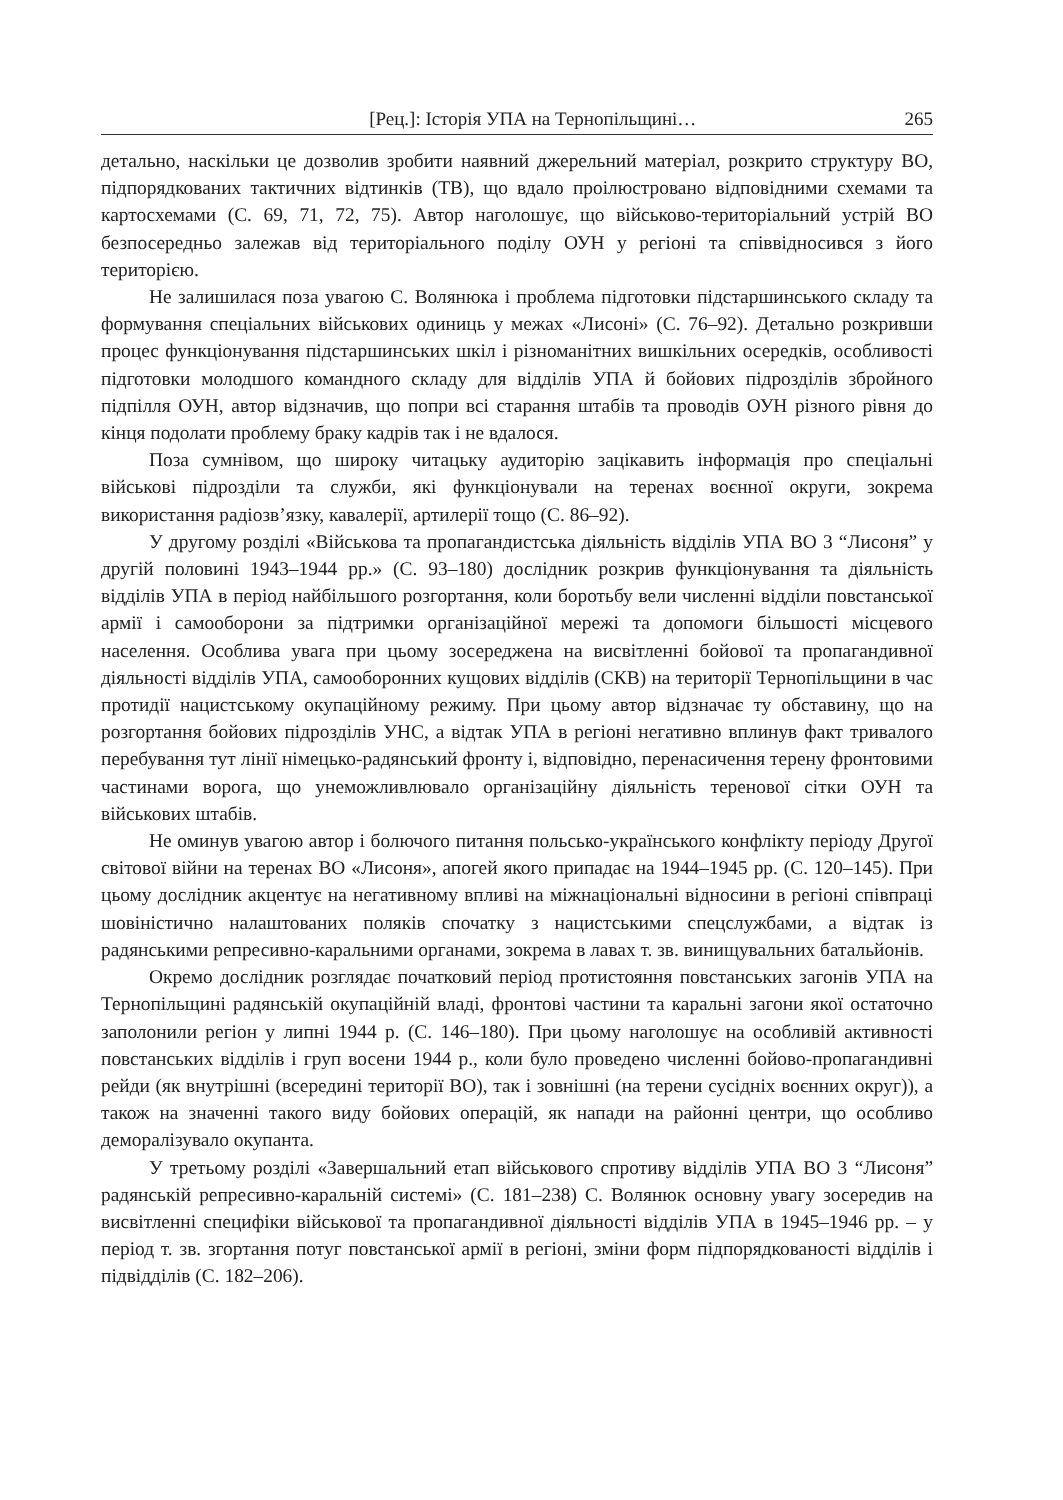[Рец.]: Історія УПА на Тернопільщині… 265
детально, наскільки це дозволив зробити наявний джерельний матеріал, розкрито структуру ВО, підпорядкованих тактичних відтинків (ТВ), що вдало проілюстровано відповідними схемами та картосхемами (С. 69, 71, 72, 75). Автор наголошує, що військово-територіальний устрій ВО безпосередньо залежав від територіального поділу ОУН у регіоні та співвідносився з його територією.
Не залишилася поза увагою С. Волянюка і проблема підготовки підстаршинського складу та формування спеціальних військових одиниць у межах «Лисоні» (С. 76–92). Детально розкривши процес функціонування підстаршинських шкіл і різноманітних вишкільних осередків, особливості підготовки молодшого командного складу для відділів УПА й бойових підрозділів збройного підпілля ОУН, автор відзначив, що попри всі старання штабів та проводів ОУН різного рівня до кінця подолати проблему браку кадрів так і не вдалося.
Поза сумнівом, що широку читацьку аудиторію зацікавить інформація про спеціальні військові підрозділи та служби, які функціонували на теренах воєнної округи, зокрема використання радіозв’язку, кавалерії, артилерії тощо (С. 86–92).
У другому розділі «Військова та пропагандистська діяльність відділів УПА ВО 3 “Лисоня” у другій половині 1943–1944 рр.» (С. 93–180) дослідник розкрив функціонування та діяльність відділів УПА в період найбільшого розгортання, коли боротьбу вели численні відділи повстанської армії і самооборони за підтримки організаційної мережі та допомоги більшості місцевого населення. Особлива увага при цьому зосереджена на висвітленні бойової та пропагандивної діяльності відділів УПА, самооборонних кущових відділів (СКВ) на території Тернопільщини в час протидії нацистському окупаційному режиму. При цьому автор відзначає ту обставину, що на розгортання бойових підрозділів УНС, а відтак УПА в регіоні негативно вплинув факт тривалого перебування тут лінії німецько-радянський фронту і, відповідно, перенасичення терену фронтовими частинами ворога, що унеможливлювало організаційну діяльність теренової сітки ОУН та військових штабів.
Не оминув увагою автор і болючого питання польсько-українського конфлікту періоду Другої світової війни на теренах ВО «Лисоня», апогей якого припадає на 1944–1945 рр. (С. 120–145). При цьому дослідник акцентує на негативному впливі на міжнаціональні відносини в регіоні співпраці шовіністично налаштованих поляків спочатку з нацистськими спецслужбами, а відтак із радянськими репресивно-каральними органами, зокрема в лавах т. зв. винищувальних батальйонів.
Окремо дослідник розглядає початковий період протистояння повстанських загонів УПА на Тернопільщині радянській окупаційній владі, фронтові частини та каральні загони якої остаточно заполонили регіон у липні 1944 р. (С. 146–180). При цьому наголошує на особливій активності повстанських відділів і груп восени 1944 р., коли було проведено численні бойово-пропагандивні рейди (як внутрішні (всередині території ВО), так і зовнішні (на терени сусідніх воєнних округ)), а також на значенні такого виду бойових операцій, як напади на районні центри, що особливо деморалізувало окупанта.
У третьому розділі «Завершальний етап військового спротиву відділів УПА ВО 3 “Лисоня” радянській репресивно-каральній системі» (С. 181–238) С. Волянюк основну увагу зосередив на висвітленні специфіки військової та пропагандивної діяльності відділів УПА в 1945–1946 рр. – у період т. зв. згортання потуг повстанської армії в регіоні, зміни форм підпорядкованості відділів і підвідділів (С. 182–206).